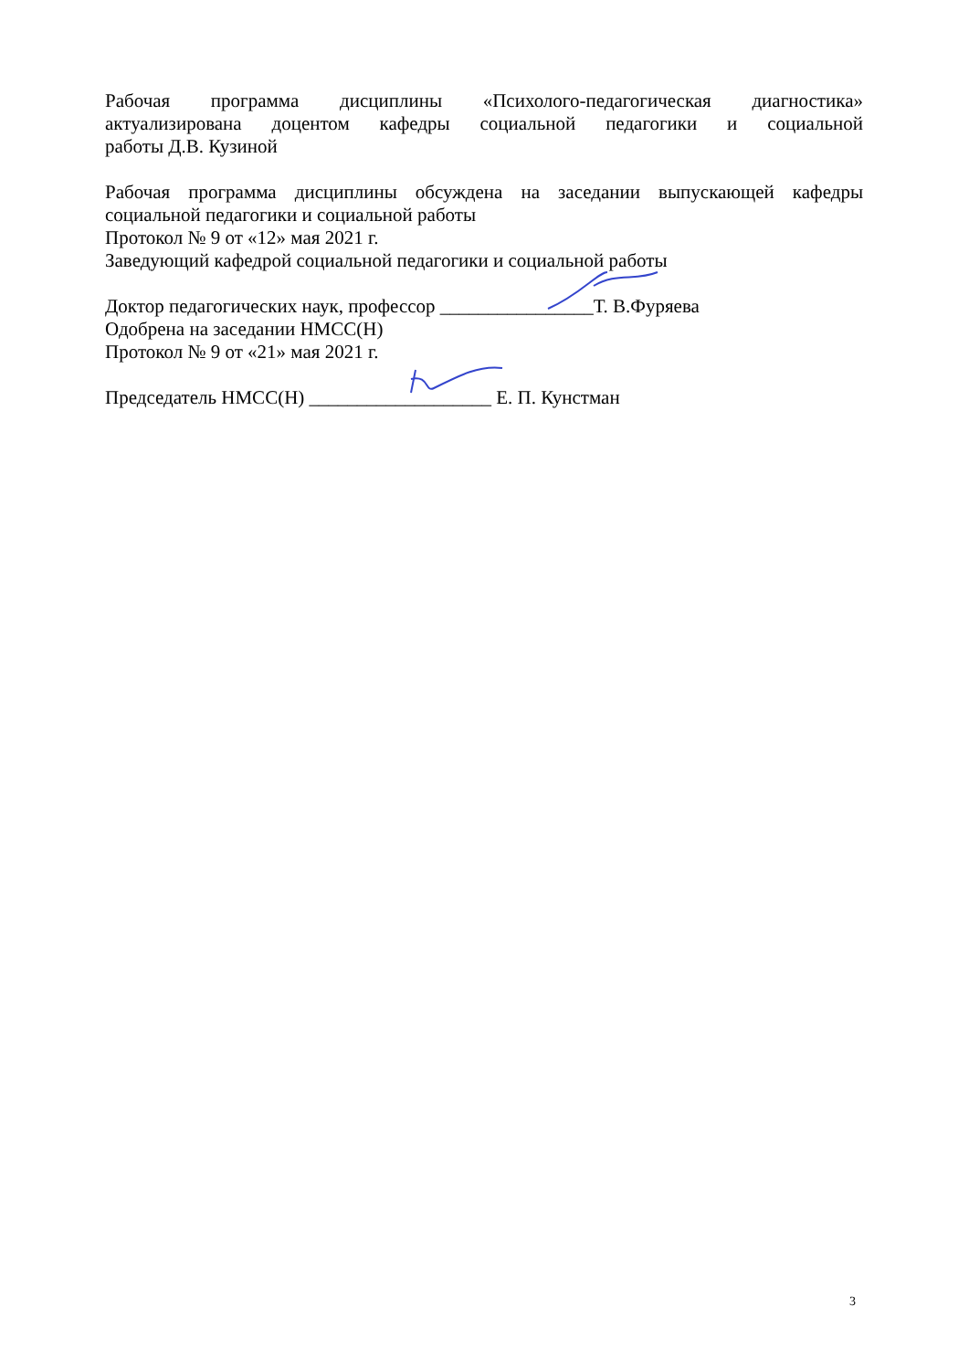Рабочая программа дисциплины «Психолого-педагогическая диагностика»
актуализирована доцентом кафедры социальной педагогики и социальной
работы Д.В. Кузиной
Рабочая программа дисциплины обсуждена на заседании выпускающей кафедры
социальной педагогики и социальной работы
Протокол № 9 от «12» мая 2021 г.
Заведующий кафедрой социальной педагогики и социальной работы
Доктор педагогических наук, профессор ________________Т. В.Фуряева
Одобрена на заседании НМСС(Н)
Протокол № 9 от «21» мая 2021 г.
Председатель НМСС(Н) ___________________ Е. П. Кунстман
3